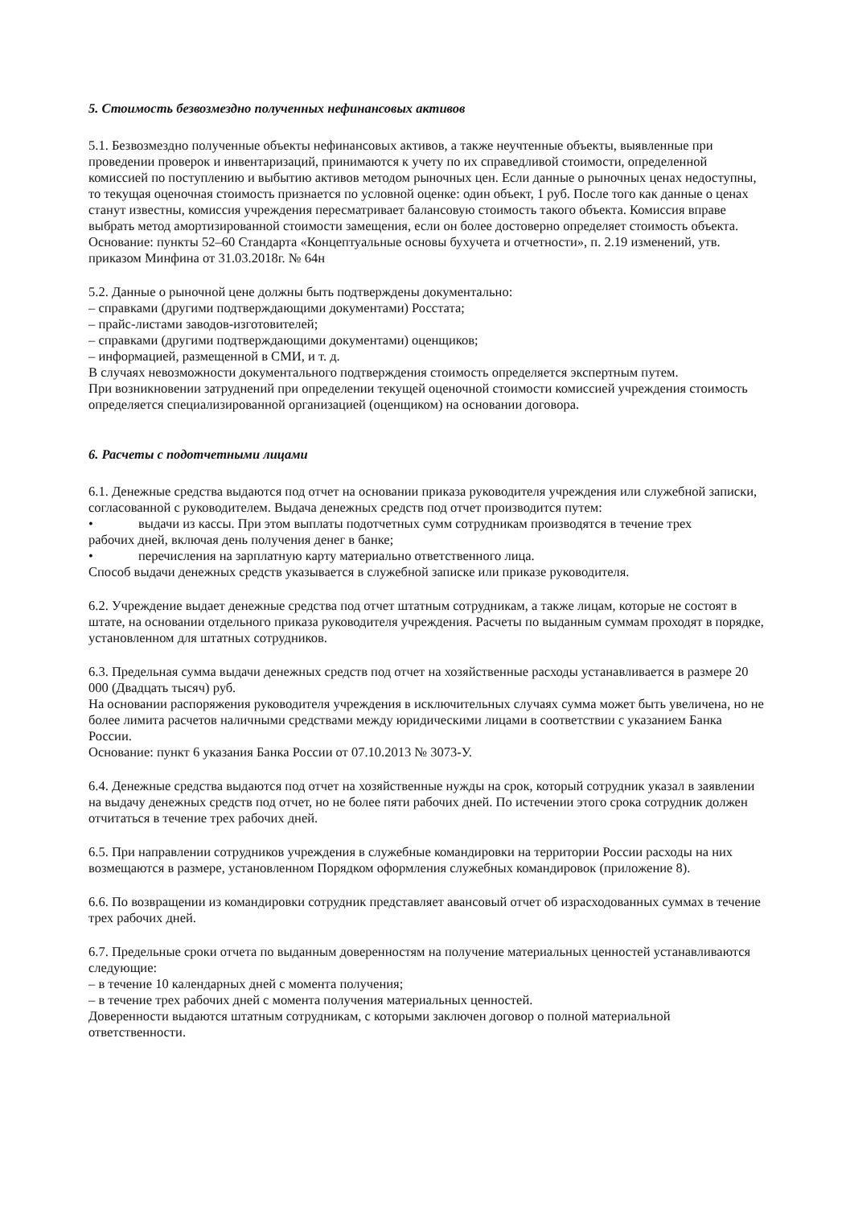5. Стоимость безвозмездно полученных нефинансовых активов
5.1. Безвозмездно полученные объекты нефинансовых активов, а также неучтенные объекты, выявленные при проведении проверок и инвентаризаций, принимаются к учету по их справедливой стоимости, определенной комиссией по поступлению и выбытию активов методом рыночных цен. Если данные о рыночных ценах недоступны, то текущая оценочная стоимость признается по условной оценке: один объект, 1 руб. После того как данные о ценах станут известны, комиссия учреждения пересматривает балансовую стоимость такого объекта. Комиссия вправе выбрать метод амортизированной стоимости замещения, если он более достоверно определяет стоимость объекта.
Основание: пункты 52–60 Стандарта «Концептуальные основы бухучета и отчетности», п. 2.19 изменений, утв. приказом Минфина от 31.03.2018г. № 64н
5.2. Данные о рыночной цене должны быть подтверждены документально:
– справками (другими подтверждающими документами) Росстата;
– прайс-листами заводов-изготовителей;
– справками (другими подтверждающими документами) оценщиков;
– информацией, размещенной в СМИ, и т. д.
В случаях невозможности документального подтверждения стоимость определяется экспертным путем.
При возникновении затруднений при определении текущей оценочной стоимости комиссией учреждения стоимость определяется специализированной организацией (оценщиком) на основании договора.
6. Расчеты с подотчетными лицами
6.1. Денежные средства выдаются под отчет на основании приказа руководителя учреждения или служебной записки, согласованной с руководителем. Выдача денежных средств под отчет производится путем:
• выдачи из кассы. При этом выплаты подотчетных сумм сотрудникам производятся в течение трех
рабочих дней, включая день получения денег в банке;
• перечисления на зарплатную карту материально ответственного лица.
Способ выдачи денежных средств указывается в служебной записке или приказе руководителя.
6.2. Учреждение выдает денежные средства под отчет штатным сотрудникам, а также лицам, которые не состоят в штате, на основании отдельного приказа руководителя учреждения. Расчеты по выданным суммам проходят в порядке, установленном для штатных сотрудников.
6.3. Предельная сумма выдачи денежных средств под отчет на хозяйственные расходы устанавливается в размере 20 000 (Двадцать тысяч) руб.
На основании распоряжения руководителя учреждения в исключительных случаях сумма может быть увеличена, но не более лимита расчетов наличными средствами между юридическими лицами в соответствии с указанием Банка России.
Основание: пункт 6 указания Банка России от 07.10.2013 № 3073-У.
6.4. Денежные средства выдаются под отчет на хозяйственные нужды на срок, который сотрудник указал в заявлении на выдачу денежных средств под отчет, но не более пяти рабочих дней. По истечении этого срока сотрудник должен отчитаться в течение трех рабочих дней.
6.5. При направлении сотрудников учреждения в служебные командировки на территории России расходы на них возмещаются в размере, установленном Порядком оформления служебных командировок (приложение 8).
6.6. По возвращении из командировки сотрудник представляет авансовый отчет об израсходованных суммах в течение трех рабочих дней.
6.7. Предельные сроки отчета по выданным доверенностям на получение материальных ценностей устанавливаются следующие:
– в течение 10 календарных дней с момента получения;
– в течение трех рабочих дней с момента получения материальных ценностей.
Доверенности выдаются штатным сотрудникам, с которыми заключен договор о полной материальной ответственности.